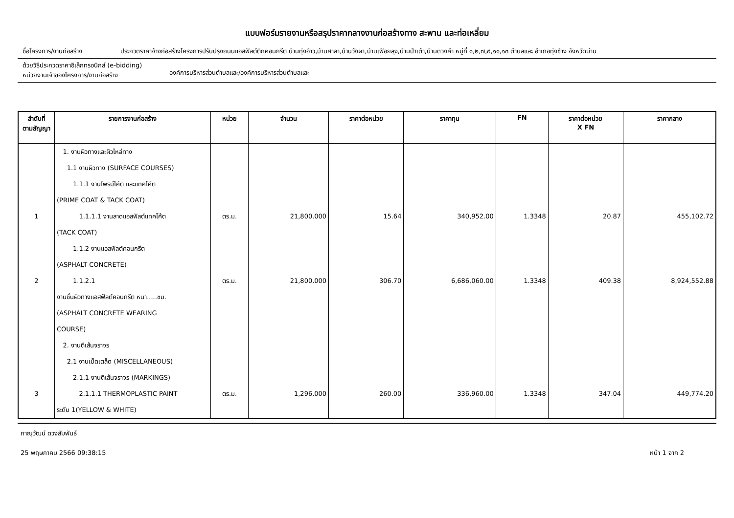แบบฟอร์มรายงานหรือสรุปราคากลางงานก่อสร้างทาง สะพาน และท่อเหลี่ยม
ชื่อโครงการ/งานก่อสร้าง ประกวดราคาจ้างก่อสร้างโครงการปรับปรุงถนนแอสฟัลต์ติกคอนกรีต บ้านทุ่งอ้าว,บ้านศาลา,บ้านวังผา,บ้านเฟือยลุง,บ้านป่าเต้า,บ้านดวงคำ หมู่ที่ ๑,๒,๗,๙,๑๑,๑๓ ตำบลและ อำเภอทุ่งช้าง จังหวัดน่าน
ด้วยวิธีประกวดราคาอิเล็กทรอนิกส์ (e-bidding)
หน่วยงานเจ้าของโครงการ/งานก่อสร้าง
องค์การบริหารส่วนตำบลและ/องค์การบริหารส่วนตำบลและ
| ลำดับที่ ตามสัญญา | รายการงานก่อสร้าง | หน่วย | จำนวน | ราคาต่อหน่วย | ราคาทุน | FN | ราคาต่อหน่วย X FN | ราคากลาง |
| --- | --- | --- | --- | --- | --- | --- | --- | --- |
| | 1. งานผิวทางและผิวไหล่ทาง | | | | | | | |
| | 1.1 งานผิวทาง (SURFACE COURSES) | | | | | | | |
| | 1.1.1 งานไพรม์โค้ต และแทคโค้ต (PRIME COAT & TACK COAT) | | | | | | | |
| 1 | 1.1.1.1 งานลาดแอสฟัลต์แทคโค้ต (TACK COAT) | ตร.ม. | 21,800.000 | 15.64 | 340,952.00 | 1.3348 | 20.87 | 455,102.72 |
| | 1.1.2 งานแอสฟัลต์คอนกรีต (ASPHALT CONCRETE) | | | | | | | |
| 2 | 1.1.2.1 งานชั้นผิวทางแอสฟัลต์คอนกรีต หนา.....ซม. (ASPHALT CONCRETE WEARING COURSE) | ตร.ม. | 21,800.000 | 306.70 | 6,686,060.00 | 1.3348 | 409.38 | 8,924,552.88 |
| | 2. งานตีเส้นจราจร | | | | | | | |
| | 2.1 งานเบ็ดเตล็ด (MISCELLANEOUS) | | | | | | | |
| | 2.1.1 งานตีเส้นจราจร (MARKINGS) | | | | | | | |
| 3 | 2.1.1.1 THERMOPLASTIC PAINT ระดับ 1(YELLOW & WHITE) | ตร.ม. | 1,296.000 | 260.00 | 336,960.00 | 1.3348 | 347.04 | 449,774.20 |
ภาณุวัฒน์ ดวงสัมพันธ์
25 พฤษภาคม 2566 09:38:15 หน้า 1 จาก 2